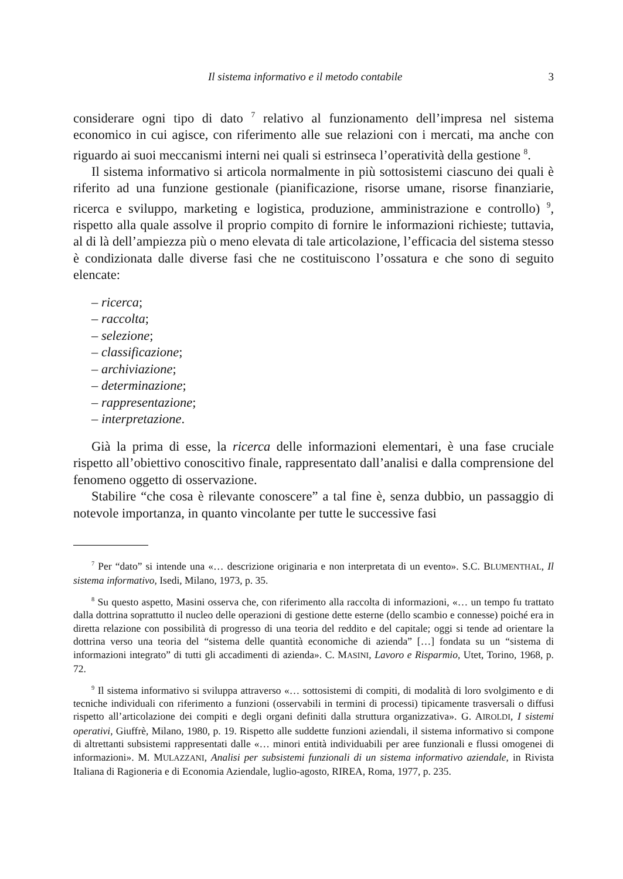Il sistema informativo e il metodo contabile 3
considerare ogni tipo di dato <sup>7</sup> relativo al funzionamento dell’impresa nel sistema economico in cui agisce, con riferimento alle sue relazioni con i mercati, ma anche con riguardo ai suoi meccanismi interni nei quali si estrinseca l’operatività della gestione <sup>8</sup>.
Il sistema informativo si articola normalmente in più sottosistemi ciascuno dei quali è riferito ad una funzione gestionale (pianificazione, risorse umane, risorse finanziarie, ricerca e sviluppo, marketing e logistica, produzione, amministrazione e controllo) <sup>9</sup>, rispetto alla quale assolve il proprio compito di fornire le informazioni richieste; tuttavia, al di là dell’ampiezza più o meno elevata di tale articolazione, l’efficacia del sistema stesso è condizionata dalle diverse fasi che ne costituiscono l’ossatura e che sono di seguito elencate:
– ricerca;
– raccolta;
– selezione;
– classificazione;
– archiviazione;
– determinazione;
– rappresentazione;
– interpretazione.
Già la prima di esse, la ricerca delle informazioni elementari, è una fase cruciale rispetto all’obiettivo conoscitivo finale, rappresentato dall’analisi e dalla comprensione del fenomeno oggetto di osservazione.
Stabilire “che cosa è rilevante conoscere” a tal fine è, senza dubbio, un passaggio di notevole importanza, in quanto vincolante per tutte le successive fasi
<sup>7</sup> Per “dato” si intende una «… descrizione originaria e non interpretata di un evento». S.C. BLUMENTHAL, Il sistema informativo, Isedi, Milano, 1973, p. 35.
<sup>8</sup> Su questo aspetto, Masini osserva che, con riferimento alla raccolta di informazioni, «… un tempo fu trattato dalla dottrina soprattutto il nucleo delle operazioni di gestione dette esterne (dello scambio e connesse) poiché era in diretta relazione con possibilità di progresso di una teoria del reddito e del capitale; oggi si tende ad orientare la dottrina verso una teoria del “sistema delle quantità economiche di azienda” […] fondata su un “sistema di informazioni integrato” di tutti gli accadimenti di azienda». C. MASINI, Lavoro e Risparmio, Utet, Torino, 1968, p. 72.
<sup>9</sup> Il sistema informativo si sviluppa attraverso «… sottosistemi di compiti, di modalità di loro svolgimento e di tecniche individuali con riferimento a funzioni (osservabili in termini di processi) tipicamente trasversali o diffusi rispetto all’articolazione dei compiti e degli organi definiti dalla struttura organizzativa». G. AIROLDI, I sistemi operativi, Giuffrè, Milano, 1980, p. 19. Rispetto alle suddette funzioni aziendali, il sistema informativo si compone di altrettanti subsistemi rappresentati dalle «… minori entità individuabili per aree funzionali e flussi omogenei di informazioni». M. MULAZZANI, Analisi per subsistemi funzionali di un sistema informativo aziendale, in Rivista Italiana di Ragioneria e di Economia Aziendale, luglio-agosto, RIREA, Roma, 1977, p. 235.